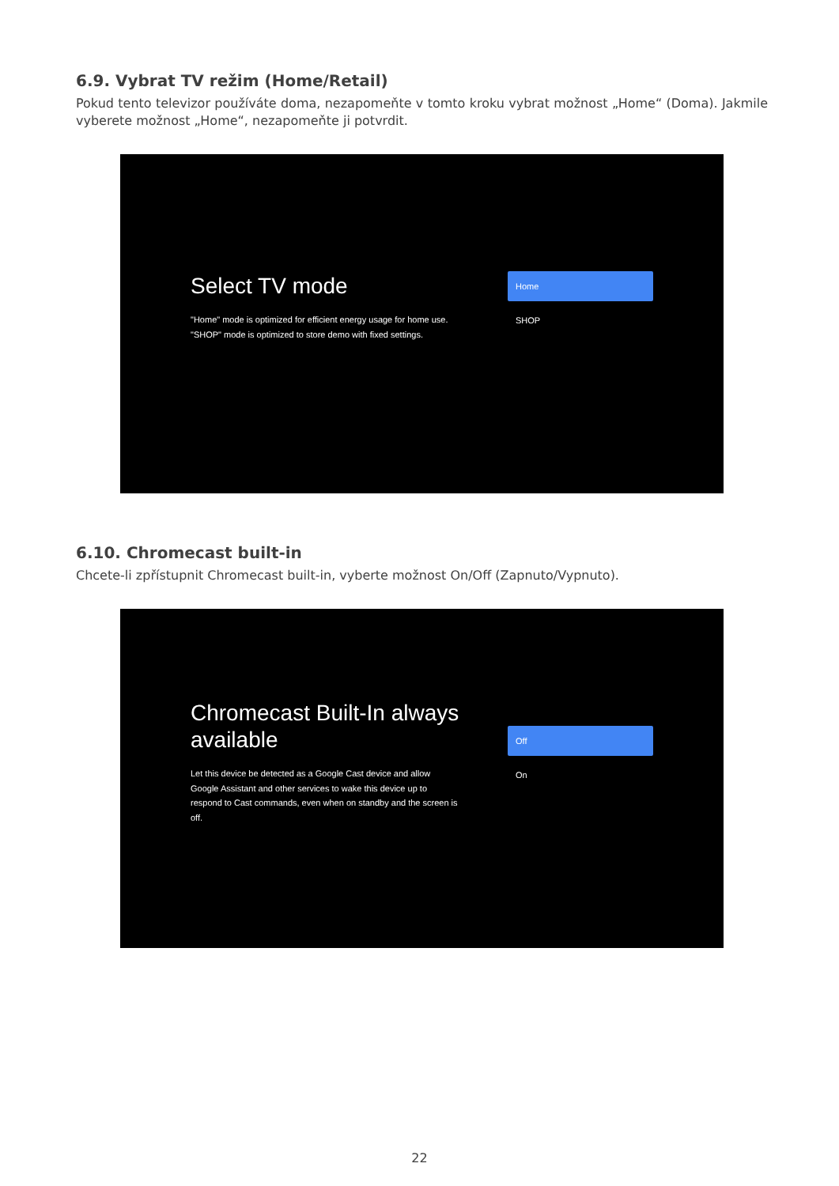6.9. Vybrat TV režim (Home/Retail)
Pokud tento televizor používáte doma, nezapomeňte v tomto kroku vybrat možnost „Home“ (Doma). Jakmile vyberete možnost „Home“, nezapomeňte ji potvrdit.
Select TV mode
"Home" mode is optimized for efficient energy usage for home use.
"SHOP" mode is optimized to store demo with fixed settings.
Home
SHOP
6.10. Chromecast built-in
Chcete-li zpřístupnit Chromecast built-in, vyberte možnost On/Off (Zapnuto/Vypnuto).
Chromecast Built-In always available
Let this device be detected as a Google Cast device and allow Google Assistant and other services to wake this device up to respond to Cast commands, even when on standby and the screen is off.
Off
On
22